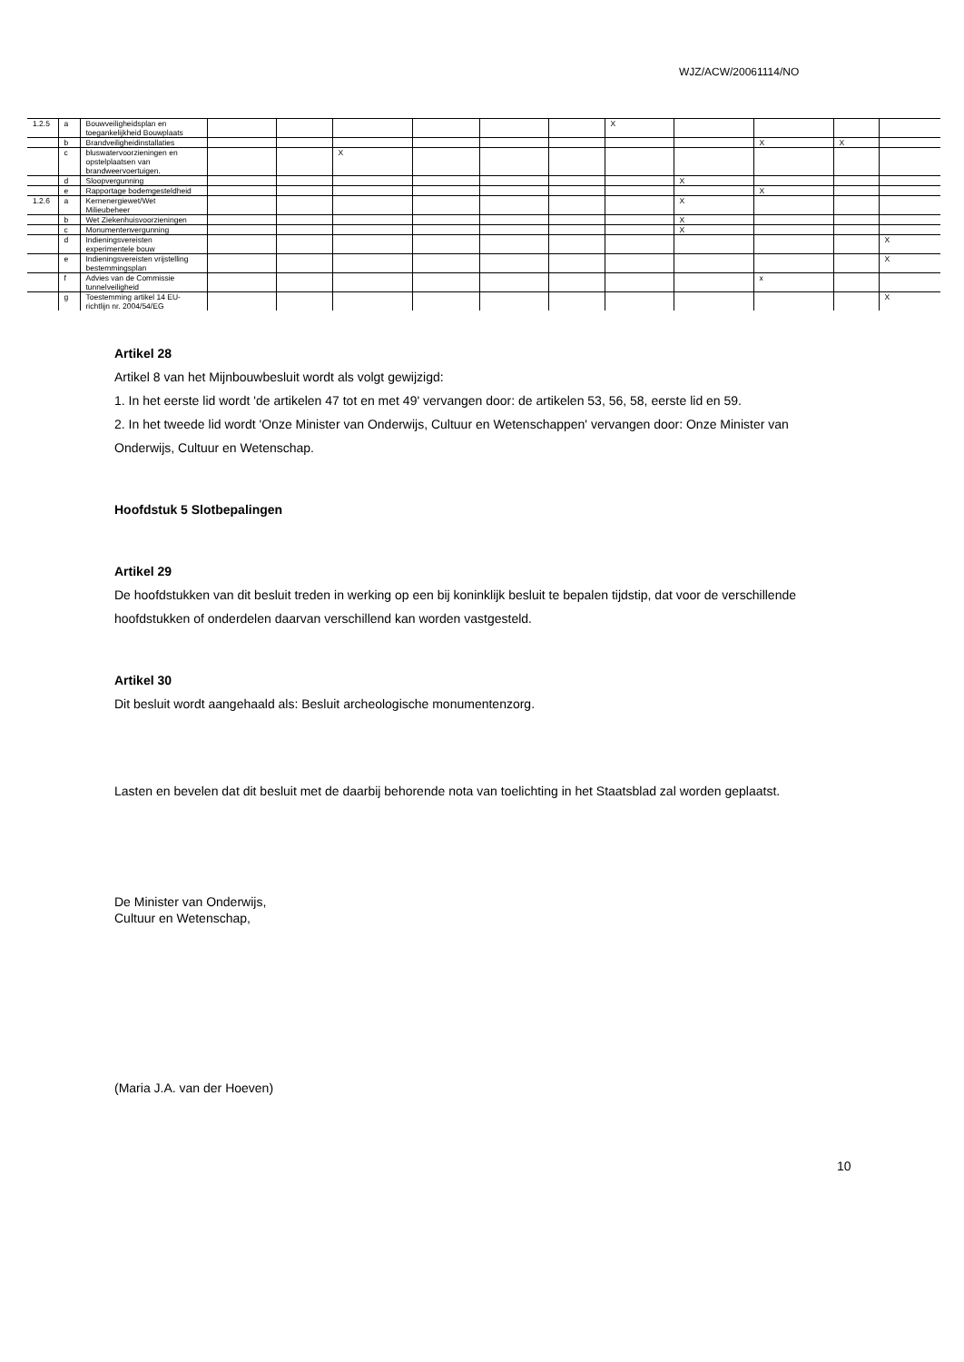WJZ/ACW/20061114/NO
| 1.2.5 | a | Bouwveiligheidsplan en toegankelijkheid Bouwplaats | | | | | | | X | | | | |
| | b | Brandveiligheidinstallaties | | | | | | | | | X | X | |
| | c | bluswatervoorzieningen en opstelplaatsen van brandweervoertuigen. | | | X | | | | | | | | |
| | d | Sloopvergunning | | | | | | | | X | | | |
| | e | Rapportage bodemgesteldheid | | | | | | | | | X | | |
| 1.2.6 | a | Kernenergiewet/Wet Milieubeheer | | | | | | | | X | | | |
| | b | Wet Ziekenhuisvoorzieningen | | | | | | | | X | | | |
| | c | Monumentenvergunning | | | | | | | | X | | | |
| | d | Indieningsvereisten experimentele bouw | | | | | | | | | | | X |
| | e | Indieningsvereisten vrijstelling bestemmingsplan | | | | | | | | | | | X |
| | f | Advies van de Commissie tunnelveiligheid | | | | | | | | | x | | |
| | g | Toestemming artikel 14 EU-richtlijn nr. 2004/54/EG | | | | | | | | | | | X |
Artikel 28
Artikel 8 van het Mijnbouwbesluit wordt als volgt gewijzigd:
1. In het eerste lid wordt 'de artikelen 47 tot en met 49' vervangen door: de artikelen 53, 56, 58, eerste lid en 59.
2. In het tweede lid wordt 'Onze Minister van Onderwijs, Cultuur en Wetenschappen' vervangen door: Onze Minister van Onderwijs, Cultuur en Wetenschap.
Hoofdstuk 5 Slotbepalingen
Artikel 29
De hoofdstukken van dit besluit treden in werking op een bij koninklijk besluit te bepalen tijdstip, dat voor de verschillende hoofdstukken of onderdelen daarvan verschillend kan worden vastgesteld.
Artikel 30
Dit besluit wordt aangehaald als: Besluit archeologische monumentenzorg.
Lasten en bevelen dat dit besluit met de daarbij behorende nota van toelichting in het Staatsblad zal worden geplaatst.
De Minister van Onderwijs,
Cultuur en Wetenschap,
(Maria J.A. van der Hoeven)
10